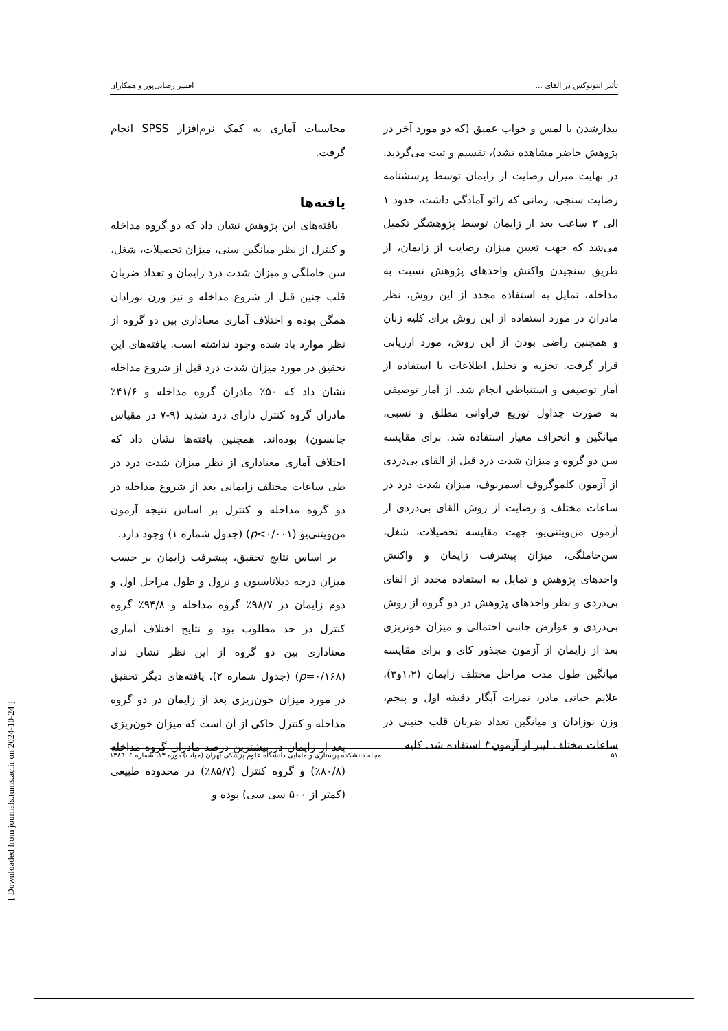تأثیر انتونوکس در القای ... افسر رضایی‌پور و همکاران
بیدارشدن با لمس و خواب عمیق (که دو مورد آخر در پژوهش حاضر مشاهده نشد)، تقسیم و ثبت می‌گردید. در نهایت میزان رضایت از زایمان توسط پرسشنامه رضایت سنجی، زمانی که زائو آمادگی داشت، حدود ۱ الی ۲ ساعت بعد از زایمان توسط پژوهشگر تکمیل می‌شد که جهت تعیین میزان رضایت از زایمان، از طریق سنجیدن واکنش واحدهای پژوهش نسبت به مداخله، تمایل به استفاده مجدد از این روش، نظر مادران در مورد استفاده از این روش برای کلیه زنان و همچنین راضی بودن از این روش، مورد ارزیابی قرار گرفت. تجزیه و تحلیل اطلاعات با استفاده از آمار توصیفی و استنباطی انجام شد. از آمار توصیفی به صورت جداول توزیع فراوانی مطلق و نسبی، میانگین و انحراف معیار استفاده شد. برای مقایسه سن دو گروه و میزان شدت درد قبل از القای بی‌دردی از آزمون کلموگروف اسمرنوف، میزان شدت درد در ساعات مختلف و رضایت از روش القای بی‌دردی از آزمون من‌ویتنی‌یو، جهت مقایسه تحصیلات، شغل، سن‌حاملگی، میزان پیشرفت زایمان و واکنش واحدهای پژوهش و تمایل به استفاده مجدد از القای بی‌دردی و نظر واحدهای پژوهش در دو گروه از روش بی‌دردی و عوارض جانبی احتمالی و میزان خونریزی بعد از زایمان از آزمون مجذور کای و برای مقایسه میانگین طول مدت مراحل مختلف زایمان (۱،۲و۳)، علایم حیاتی مادر، نمرات آپگار دقیقه اول و پنجم، وزن نوزادان و میانگین تعداد ضربان قلب جنینی در ساعات مختلف لیبر از آزمون t استفاده شد. کلیه
محاسبات آماری به کمک نرم‌افزار SPSS انجام گرفت.
یافته‌ها
یافته‌های این پژوهش نشان داد که دو گروه مداخله و کنترل از نظر میانگین سنی، میزان تحصیلات، شغل، سن حاملگی و میزان شدت درد زایمان و تعداد ضربان قلب جنین قبل از شروع مداخله و نیز وزن نوزادان همگن بوده و اختلاف آماری معناداری بین دو گروه از نظر موارد یاد شده وجود نداشته است. یافته‌های این تحقیق در مورد میزان شدت درد قبل از شروع مداخله نشان داد که ۵۰٪ مادران گروه مداخله و ۴۱/۶٪ مادران گروه کنترل دارای درد شدید (۹-۷ در مقیاس جانسون) بوده‌اند. همچنین یافته‌ها نشان داد که اختلاف آماری معناداری از نظر میزان شدت درد در طی ساعات مختلف زایمانی بعد از شروع مداخله در دو گروه مداخله و کنترل بر اساس نتیجه آزمون من‌ویتنی‌یو (p<۰/۰۰۱) (جدول شماره ۱) وجود دارد.
بر اساس نتایج تحقیق، پیشرفت زایمان بر حسب میزان درجه دیلاتاسیون و نزول و طول مراحل اول و دوم زایمان در ۹۸/۷٪ گروه مداخله و ۹۴/۸٪ گروه کنترل در حد مطلوب بود و نتایج اختلاف آماری معناداری بین دو گروه از این نظر نشان نداد (p=۰/۱۶۸) (جدول شماره ۲). یافته‌های دیگر تحقیق در مورد میزان خون‌ریزی بعد از زایمان در دو گروه مداخله و کنترل حاکی از آن است که میزان خون‌ریزی بعد از زایمان در بیشترین درصد مادران گروه مداخله (۸۰/۸٪) و گروه کنترل (۸۵/۷٪) در محدوده طبیعی (کمتر از ۵۰۰ سی سی) بوده و
۵۱ مجله دانشکده پرستاری و مامایی دانشگاه علوم پزشکی تهران (حیات) دوره ۱۳، شماره ٤، ۱۳۸٦
[ Downloaded from journals.tums.ac.ir on 2024-10-24 ]